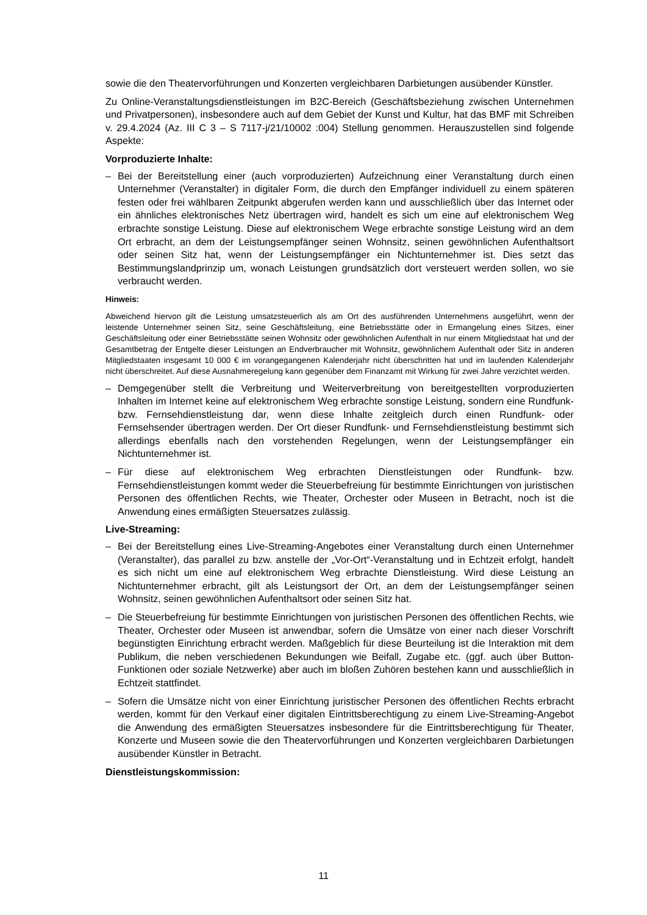sowie die den Theatervorführungen und Konzerten vergleichbaren Darbietungen ausübender Künstler.
Zu Online-Veranstaltungsdienstleistungen im B2C-Bereich (Geschäftsbeziehung zwischen Unternehmen und Privatpersonen), insbesondere auch auf dem Gebiet der Kunst und Kultur, hat das BMF mit Schreiben v. 29.4.2024 (Az. III C 3 – S 7117-j/21/10002 :004) Stellung genommen. Herauszustellen sind folgende Aspekte:
Vorproduzierte Inhalte:
– Bei der Bereitstellung einer (auch vorproduzierten) Aufzeichnung einer Veranstaltung durch einen Unternehmer (Veranstalter) in digitaler Form, die durch den Empfänger individuell zu einem späteren festen oder frei wählbaren Zeitpunkt abgerufen werden kann und ausschließlich über das Internet oder ein ähnliches elektronisches Netz übertragen wird, handelt es sich um eine auf elektronischem Weg erbrachte sonstige Leistung. Diese auf elektronischem Wege erbrachte sonstige Leistung wird an dem Ort erbracht, an dem der Leistungsempfänger seinen Wohnsitz, seinen gewöhnlichen Aufenthaltsort oder seinen Sitz hat, wenn der Leistungsempfänger ein Nichtunternehmer ist. Dies setzt das Bestimmungslandprinzip um, wonach Leistungen grundsätzlich dort versteuert werden sollen, wo sie verbraucht werden.
Hinweis:
Abweichend hiervon gilt die Leistung umsatzsteuerlich als am Ort des ausführenden Unternehmens ausgeführt, wenn der leistende Unternehmer seinen Sitz, seine Geschäftsleitung, eine Betriebsstätte oder in Ermangelung eines Sitzes, einer Geschäftsleitung oder einer Betriebsstätte seinen Wohnsitz oder gewöhnlichen Aufenthalt in nur einem Mitgliedstaat hat und der Gesamtbetrag der Entgelte dieser Leistungen an Endverbraucher mit Wohnsitz, gewöhnlichem Aufenthalt oder Sitz in anderen Mitgliedstaaten insgesamt 10 000 € im vorangegangenen Kalenderjahr nicht überschritten hat und im laufenden Kalenderjahr nicht überschreitet. Auf diese Ausnahmeregelung kann gegenüber dem Finanzamt mit Wirkung für zwei Jahre verzichtet werden.
– Demgegenüber stellt die Verbreitung und Weiterverbreitung von bereitgestellten vorproduzierten Inhalten im Internet keine auf elektronischem Weg erbrachte sonstige Leistung, sondern eine Rundfunk- bzw. Fernsehdienstleistung dar, wenn diese Inhalte zeitgleich durch einen Rundfunk- oder Fernsehsender übertragen werden. Der Ort dieser Rundfunk- und Fernsehdienstleistung bestimmt sich allerdings ebenfalls nach den vorstehenden Regelungen, wenn der Leistungsempfänger ein Nichtunternehmer ist.
– Für diese auf elektronischem Weg erbrachten Dienstleistungen oder Rundfunk- bzw. Fernsehdienstleistungen kommt weder die Steuerbefreiung für bestimmte Einrichtungen von juristischen Personen des öffentlichen Rechts, wie Theater, Orchester oder Museen in Betracht, noch ist die Anwendung eines ermäßigten Steuersatzes zulässig.
Live-Streaming:
– Bei der Bereitstellung eines Live-Streaming-Angebotes einer Veranstaltung durch einen Unternehmer (Veranstalter), das parallel zu bzw. anstelle der „Vor-Ort“-Veranstaltung und in Echtzeit erfolgt, handelt es sich nicht um eine auf elektronischem Weg erbrachte Dienstleistung. Wird diese Leistung an Nichtunternehmer erbracht, gilt als Leistungsort der Ort, an dem der Leistungsempfänger seinen Wohnsitz, seinen gewöhnlichen Aufenthaltsort oder seinen Sitz hat.
– Die Steuerbefreiung für bestimmte Einrichtungen von juristischen Personen des öffentlichen Rechts, wie Theater, Orchester oder Museen ist anwendbar, sofern die Umsätze von einer nach dieser Vorschrift begünstigten Einrichtung erbracht werden. Maßgeblich für diese Beurteilung ist die Interaktion mit dem Publikum, die neben verschiedenen Bekundungen wie Beifall, Zugabe etc. (ggf. auch über Button-Funktionen oder soziale Netzwerke) aber auch im bloßen Zuhören bestehen kann und ausschließlich in Echtzeit stattfindet.
– Sofern die Umsätze nicht von einer Einrichtung juristischer Personen des öffentlichen Rechts erbracht werden, kommt für den Verkauf einer digitalen Eintrittsberechtigung zu einem Live-Streaming-Angebot die Anwendung des ermäßigten Steuersatzes insbesondere für die Eintrittsberechtigung für Theater, Konzerte und Museen sowie die den Theatervorführungen und Konzerten vergleichbaren Darbietungen ausübender Künstler in Betracht.
Dienstleistungskommission:
11